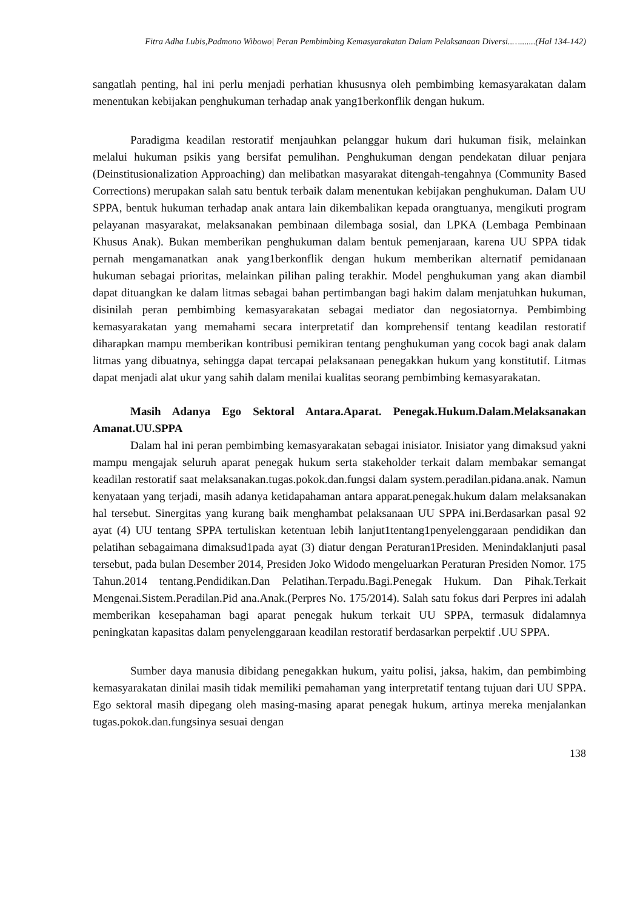Fitra Adha Lubis,Padmono Wibowo| Peran Pembimbing Kemasyarakatan Dalam Pelaksanaan Diversi..….......(Hal 134-142)
sangatlah penting, hal ini perlu menjadi perhatian khususnya oleh pembimbing kemasyarakatan dalam menentukan kebijakan penghukuman terhadap anak yang1berkonflik dengan hukum.
Paradigma keadilan restoratif menjauhkan pelanggar hukum dari hukuman fisik, melainkan melalui hukuman psikis yang bersifat pemulihan. Penghukuman dengan pendekatan diluar penjara (Deinstitusionalization Approaching) dan melibatkan masyarakat ditengah-tengahnya (Community Based Corrections) merupakan salah satu bentuk terbaik dalam menentukan kebijakan penghukuman. Dalam UU SPPA, bentuk hukuman terhadap anak antara lain dikembalikan kepada orangtuanya, mengikuti program pelayanan masyarakat, melaksanakan pembinaan dilembaga sosial, dan LPKA (Lembaga Pembinaan Khusus Anak). Bukan memberikan penghukuman dalam bentuk pemenjaraan, karena UU SPPA tidak pernah mengamanatkan anak yang1berkonflik dengan hukum memberikan alternatif pemidanaan hukuman sebagai prioritas, melainkan pilihan paling terakhir. Model penghukuman yang akan diambil dapat dituangkan ke dalam litmas sebagai bahan pertimbangan bagi hakim dalam menjatuhkan hukuman, disinilah peran pembimbing kemasyarakatan sebagai mediator dan negosiatornya. Pembimbing kemasyarakatan yang memahami secara interpretatif dan komprehensif tentang keadilan restoratif diharapkan mampu memberikan kontribusi pemikiran tentang penghukuman yang cocok bagi anak dalam litmas yang dibuatnya, sehingga dapat tercapai pelaksanaan penegakkan hukum yang konstitutif. Litmas dapat menjadi alat ukur yang sahih dalam menilai kualitas seorang pembimbing kemasyarakatan.
Masih Adanya Ego Sektoral Antara.Aparat. Penegak.Hukum.Dalam.Melaksanakan Amanat.UU.SPPA
Dalam hal ini peran pembimbing kemasyarakatan sebagai inisiator. Inisiator yang dimaksud yakni mampu mengajak seluruh aparat penegak hukum serta stakeholder terkait dalam membakar semangat keadilan restoratif saat melaksanakan.tugas.pokok.dan.fungsi dalam system.peradilan.pidana.anak. Namun kenyataan yang terjadi, masih adanya ketidapahaman antara apparat.penegak.hukum dalam melaksanakan hal tersebut. Sinergitas yang kurang baik menghambat pelaksanaan UU SPPA ini.Berdasarkan pasal 92 ayat (4) UU tentang SPPA tertuliskan ketentuan lebih lanjut1tentang1penyelenggaraan pendidikan dan pelatihan sebagaimana dimaksud1pada ayat (3) diatur dengan Peraturan1Presiden. Menindaklanjuti pasal tersebut, pada bulan Desember 2014, Presiden Joko Widodo mengeluarkan Peraturan Presiden Nomor. 175 Tahun.2014 tentang.Pendidikan.Dan Pelatihan.Terpadu.Bagi.Penegak Hukum. Dan Pihak.Terkait Mengenai.Sistem.Peradilan.Pid ana.Anak.(Perpres No. 175/2014). Salah satu fokus dari Perpres ini adalah memberikan kesepahaman bagi aparat penegak hukum terkait UU SPPA, termasuk didalamnya peningkatan kapasitas dalam penyelenggaraan keadilan restoratif berdasarkan perpektif .UU SPPA.
Sumber daya manusia dibidang penegakkan hukum, yaitu polisi, jaksa, hakim, dan pembimbing kemasyarakatan dinilai masih tidak memiliki pemahaman yang interpretatif tentang tujuan dari UU SPPA. Ego sektoral masih dipegang oleh masing-masing aparat penegak hukum, artinya mereka menjalankan tugas.pokok.dan.fungsinya sesuai dengan
138